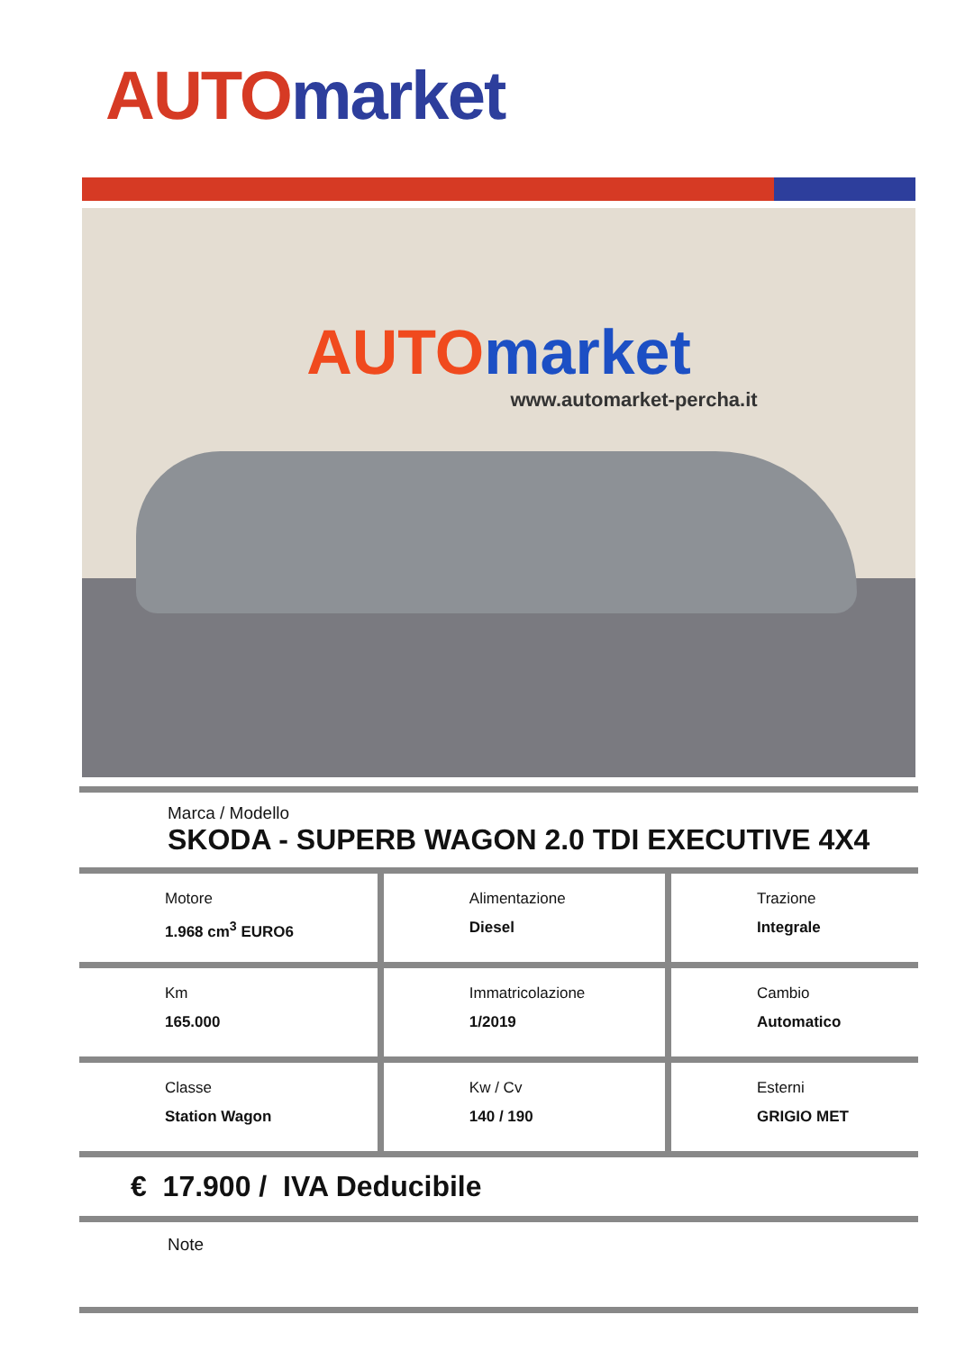AUTO market
AUTO market
www.automarket-percha.it
Marca / Modello
SKODA - SUPERB WAGON 2.0 TDI EXECUTIVE 4X4
| Motore 1.968 cm<sup>3</sup> EURO6 | Alimentazione Diesel | Trazione Integrale |
| Km 165.000 | Immatricolazione 1/2019 | Cambio Automatico |
| Classe Station Wagon | Kw / Cv 140 / 190 | Esterni GRIGIO MET |
€ 17.900 / IVA Deducibile
Note